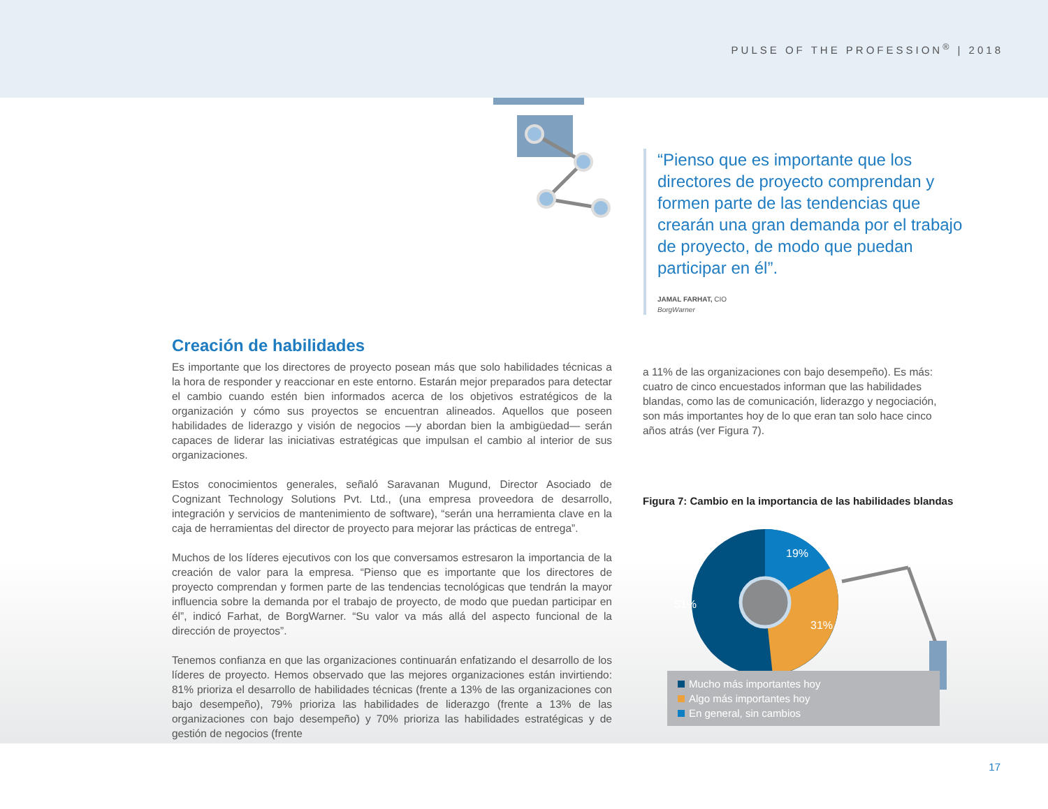PULSE OF THE PROFESSION<sup>®</sup> | 2018
“Pienso que es importante que los directores de proyecto comprendan y formen parte de las tendencias que crearán una gran demanda por el trabajo de proyecto, de modo que puedan participar en él”.
JAMAL FARHAT, CIO
BorgWarner
Creación de habilidades
Es importante que los directores de proyecto posean más que solo habilidades técnicas a la hora de responder y reaccionar en este entorno. Estarán mejor preparados para detectar el cambio cuando estén bien informados acerca de los objetivos estratégicos de la organización y cómo sus proyectos se encuentran alineados. Aquellos que poseen habilidades de liderazgo y visión de negocios —y abordan bien la ambigüedad— serán capaces de liderar las iniciativas estratégicas que impulsan el cambio al interior de sus organizaciones.
Estos conocimientos generales, señaló Saravanan Mugund, Director Asociado de Cognizant Technology Solutions Pvt. Ltd., (una empresa proveedora de desarrollo, integración y servicios de mantenimiento de software), “serán una herramienta clave en la caja de herramientas del director de proyecto para mejorar las prácticas de entrega”.
Muchos de los líderes ejecutivos con los que conversamos estresaron la importancia de la creación de valor para la empresa. “Pienso que es importante que los directores de proyecto comprendan y formen parte de las tendencias tecnológicas que tendrán la mayor influencia sobre la demanda por el trabajo de proyecto, de modo que puedan participar en él”, indicó Farhat, de BorgWarner. “Su valor va más allá del aspecto funcional de la dirección de proyectos”.
Tenemos confianza en que las organizaciones continuarán enfatizando el desarrollo de los líderes de proyecto. Hemos observado que las mejores organizaciones están invirtiendo: 81% prioriza el desarrollo de habilidades técnicas (frente a 13% de las organizaciones con bajo desempeño), 79% prioriza las habilidades de liderazgo (frente a 13% de las organizaciones con bajo desempeño) y 70% prioriza las habilidades estratégicas y de gestión de negocios (frente
a 11% de las organizaciones con bajo desempeño). Es más: cuatro de cinco encuestados informan que las habilidades blandas, como las de comunicación, liderazgo y negociación, son más importantes hoy de lo que eran tan solo hace cinco años atrás (ver Figura 7).
Figura 7: Cambio en la importancia de las habilidades blandas
19%
51%
31%
Mucho más importantes hoy
Algo más importantes hoy
En general, sin cambios
17